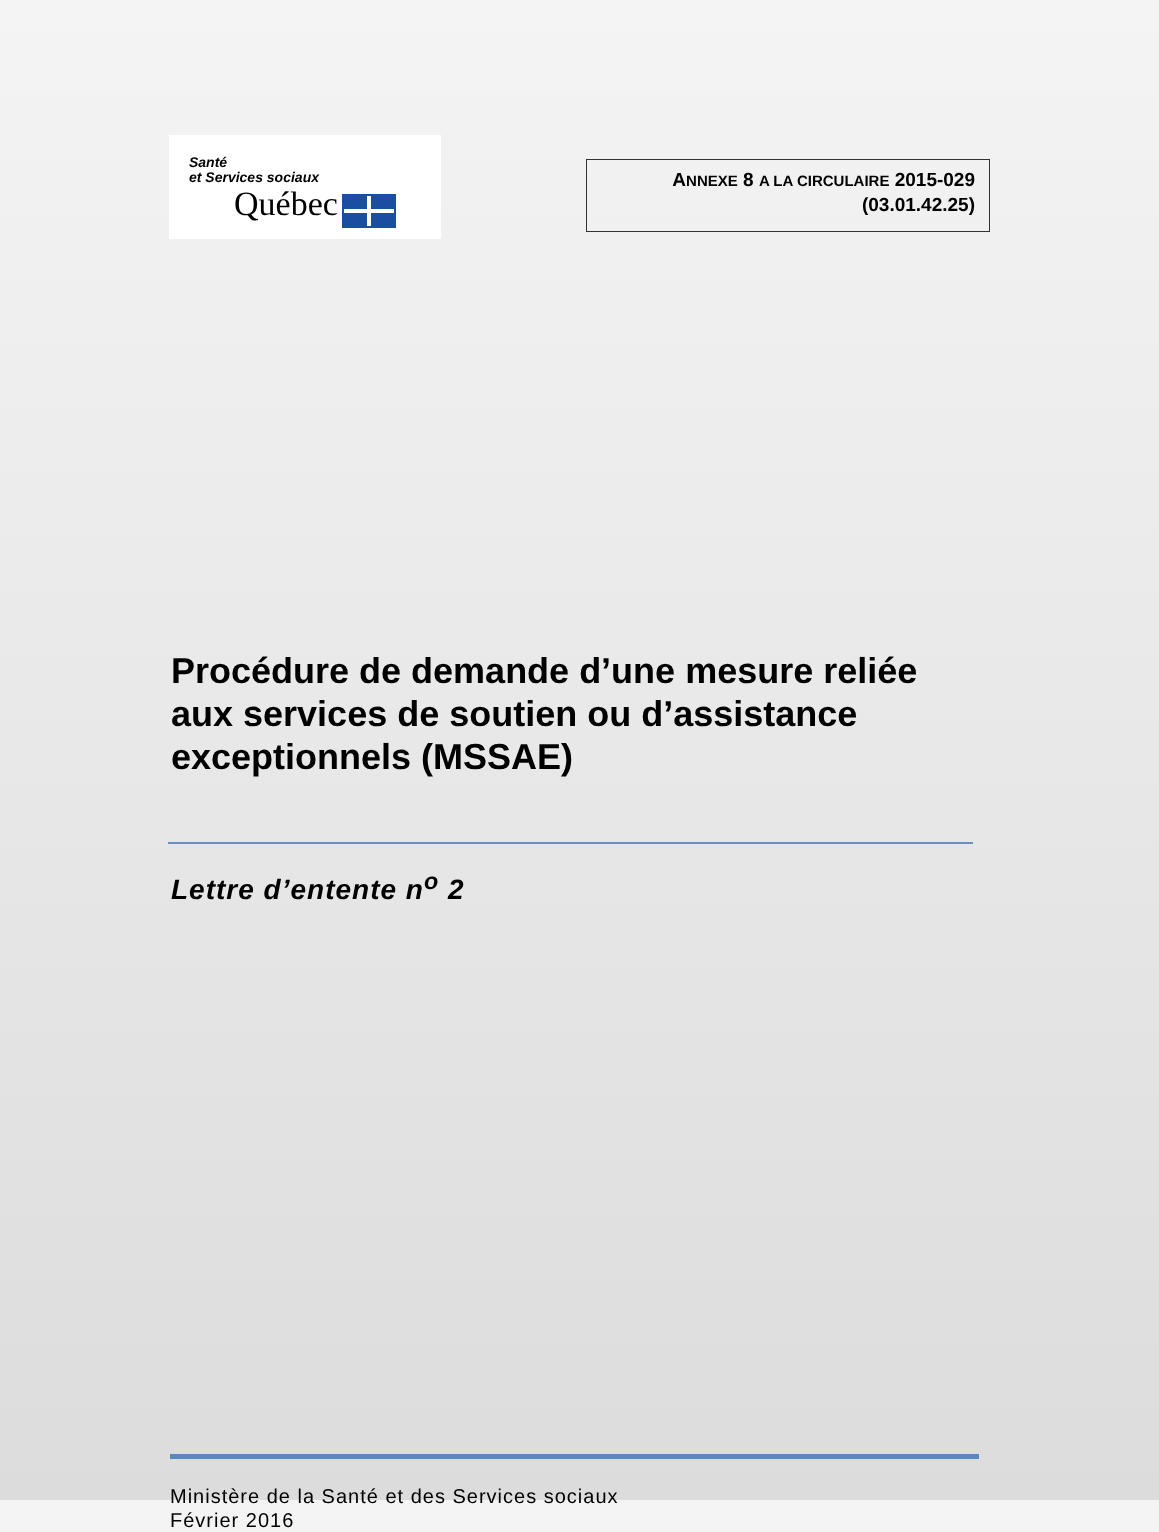Santé
et Services sociaux
Québec
ANNEXE 8 A LA CIRCULAIRE 2015-029
(03.01.42.25)
Procédure de demande d’une mesure reliée aux services de soutien ou d’assistance exceptionnels (MSSAE)
Lettre d’entente n<sup>o</sup> 2
Ministère de la Santé et des Services sociaux
Février 2016